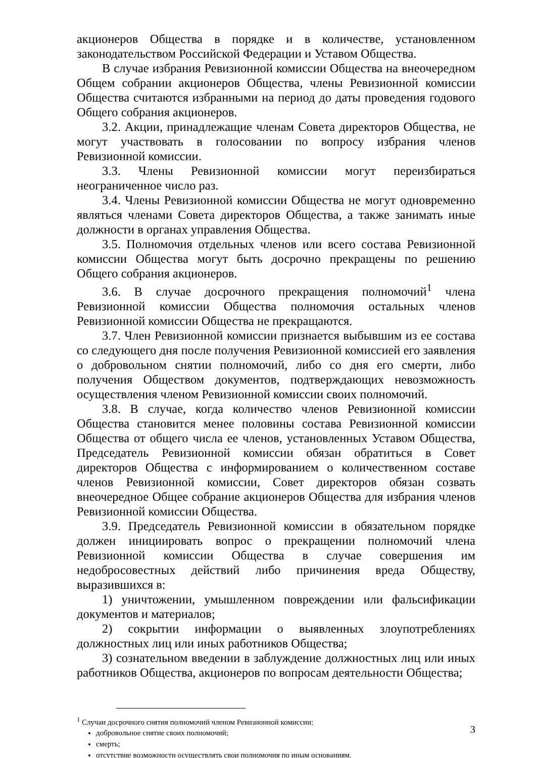акционеров Общества в порядке и в количестве, установленном законодательством Российской Федерации и Уставом Общества.
В случае избрания Ревизионной комиссии Общества на внеочередном Общем собрании акционеров Общества, члены Ревизионной комиссии Общества считаются избранными на период до даты проведения годового Общего собрания акционеров.
3.2. Акции, принадлежащие членам Совета директоров Общества, не могут участвовать в голосовании по вопросу избрания членов Ревизионной комиссии.
3.3. Члены Ревизионной комиссии могут переизбираться неограниченное число раз.
3.4. Члены Ревизионной комиссии Общества не могут одновременно являться членами Совета директоров Общества, а также занимать иные должности в органах управления Общества.
3.5. Полномочия отдельных членов или всего состава Ревизионной комиссии Общества могут быть досрочно прекращены по решению Общего собрания акционеров.
3.6. В случае досрочного прекращения полномочий<sup>1</sup> члена Ревизионной комиссии Общества полномочия остальных членов Ревизионной комиссии Общества не прекращаются.
3.7. Член Ревизионной комиссии признается выбывшим из ее состава со следующего дня после получения Ревизионной комиссией его заявления о добровольном снятии полномочий, либо со дня его смерти, либо получения Обществом документов, подтверждающих невозможность осуществления членом Ревизионной комиссии своих полномочий.
3.8. В случае, когда количество членов Ревизионной комиссии Общества становится менее половины состава Ревизионной комиссии Общества от общего числа ее членов, установленных Уставом Общества, Председатель Ревизионной комиссии обязан обратиться в Совет директоров Общества с информированием о количественном составе членов Ревизионной комиссии, Совет директоров обязан созвать внеочередное Общее собрание акционеров Общества для избрания членов Ревизионной комиссии Общества.
3.9. Председатель Ревизионной комиссии в обязательном порядке должен инициировать вопрос о прекращении полномочий члена Ревизионной комиссии Общества в случае совершения им недобросовестных действий либо причинения вреда Обществу, выразившихся в:
1) уничтожении, умышленном повреждении или фальсификации документов и материалов;
2) сокрытии информации о выявленных злоупотреблениях должностных лиц или иных работников Общества;
3) сознательном введении в заблуждение должностных лиц или иных работников Общества, акционеров по вопросам деятельности Общества;
<sup>1</sup> Случаи досрочного снятия полномочий членом Ревизионной комиссии:
добровольное снятие своих полномочий;
смерть;
отсутствие возможности осуществлять свои полномочия по иным основаниям.
3